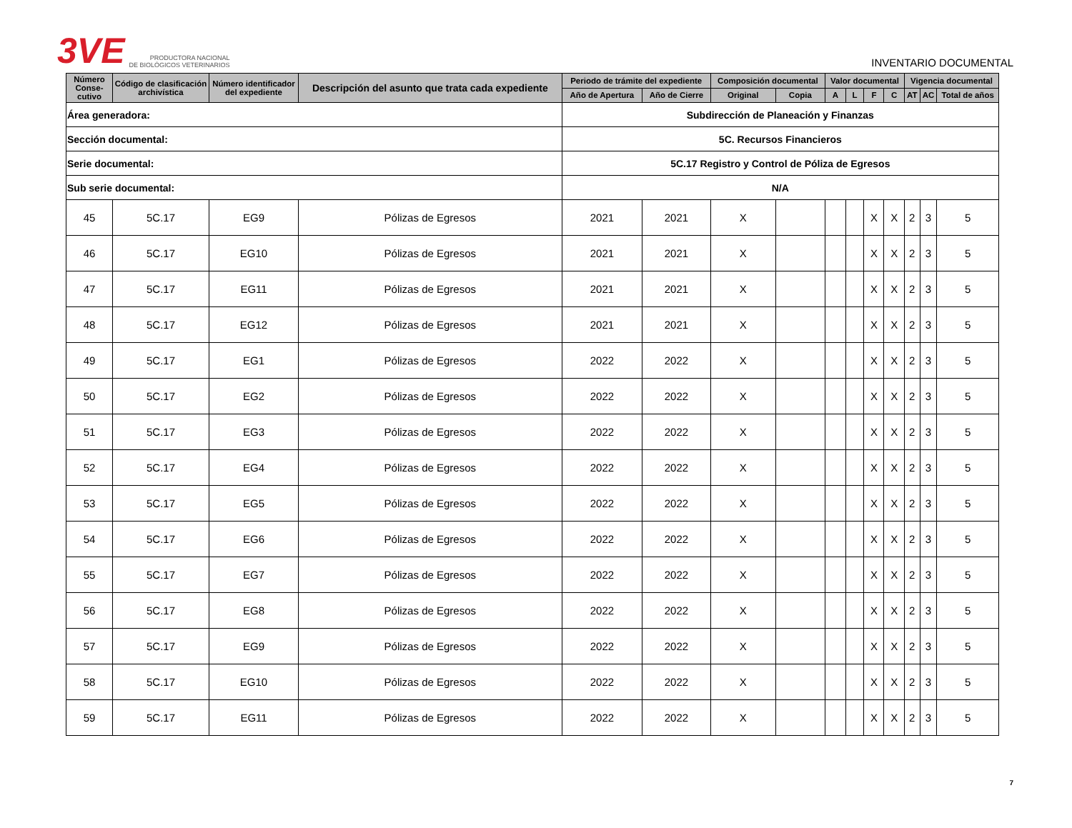3VE PRODUCTORA NACIONAL
DE BIOLÓGICOS VETERINARIOS
INVENTARIO DOCUMENTAL
| Área generadora: | | | | Subdirección de Planeación y Finanzas | | | | | | | | | | |
| Sección documental: | | | | 5C. Recursos Financieros | | | | | | | | | | |
| Serie documental: | | | | 5C.17 Registro y Control de Póliza de Egresos | | | | | | | | | | |
| Sub serie documental: | | | | N/A | | | | | | | | | | |
| Número Conse-cutivo | Código de clasificación archivística | Número identificador del expediente | Descripción del asunto que trata cada expediente | Periodo de trámite del expediente | | Composición documental | | Valor documental | | | | Vigencia documental | | |
| | | | | Año de Apertura | Año de Cierre | Original | Copia | A | L | F | C | AT | AC | Total de años |
| 45 | 5C.17 | EG9 | Pólizas de Egresos | 2021 | 2021 | X | | | | X | X | 2 | 3 | 5 |
| 46 | 5C.17 | EG10 | Pólizas de Egresos | 2021 | 2021 | X | | | | X | X | 2 | 3 | 5 |
| 47 | 5C.17 | EG11 | Pólizas de Egresos | 2021 | 2021 | X | | | | X | X | 2 | 3 | 5 |
| 48 | 5C.17 | EG12 | Pólizas de Egresos | 2021 | 2021 | X | | | | X | X | 2 | 3 | 5 |
| 49 | 5C.17 | EG1 | Pólizas de Egresos | 2022 | 2022 | X | | | | X | X | 2 | 3 | 5 |
| 50 | 5C.17 | EG2 | Pólizas de Egresos | 2022 | 2022 | X | | | | X | X | 2 | 3 | 5 |
| 51 | 5C.17 | EG3 | Pólizas de Egresos | 2022 | 2022 | X | | | | X | X | 2 | 3 | 5 |
| 52 | 5C.17 | EG4 | Pólizas de Egresos | 2022 | 2022 | X | | | | X | X | 2 | 3 | 5 |
| 53 | 5C.17 | EG5 | Pólizas de Egresos | 2022 | 2022 | X | | | | X | X | 2 | 3 | 5 |
| 54 | 5C.17 | EG6 | Pólizas de Egresos | 2022 | 2022 | X | | | | X | X | 2 | 3 | 5 |
| 55 | 5C.17 | EG7 | Pólizas de Egresos | 2022 | 2022 | X | | | | X | X | 2 | 3 | 5 |
| 56 | 5C.17 | EG8 | Pólizas de Egresos | 2022 | 2022 | X | | | | X | X | 2 | 3 | 5 |
| 57 | 5C.17 | EG9 | Pólizas de Egresos | 2022 | 2022 | X | | | | X | X | 2 | 3 | 5 |
| 58 | 5C.17 | EG10 | Pólizas de Egresos | 2022 | 2022 | X | | | | X | X | 2 | 3 | 5 |
| 59 | 5C.17 | EG11 | Pólizas de Egresos | 2022 | 2022 | X | | | | X | X | 2 | 3 | 5 |
7